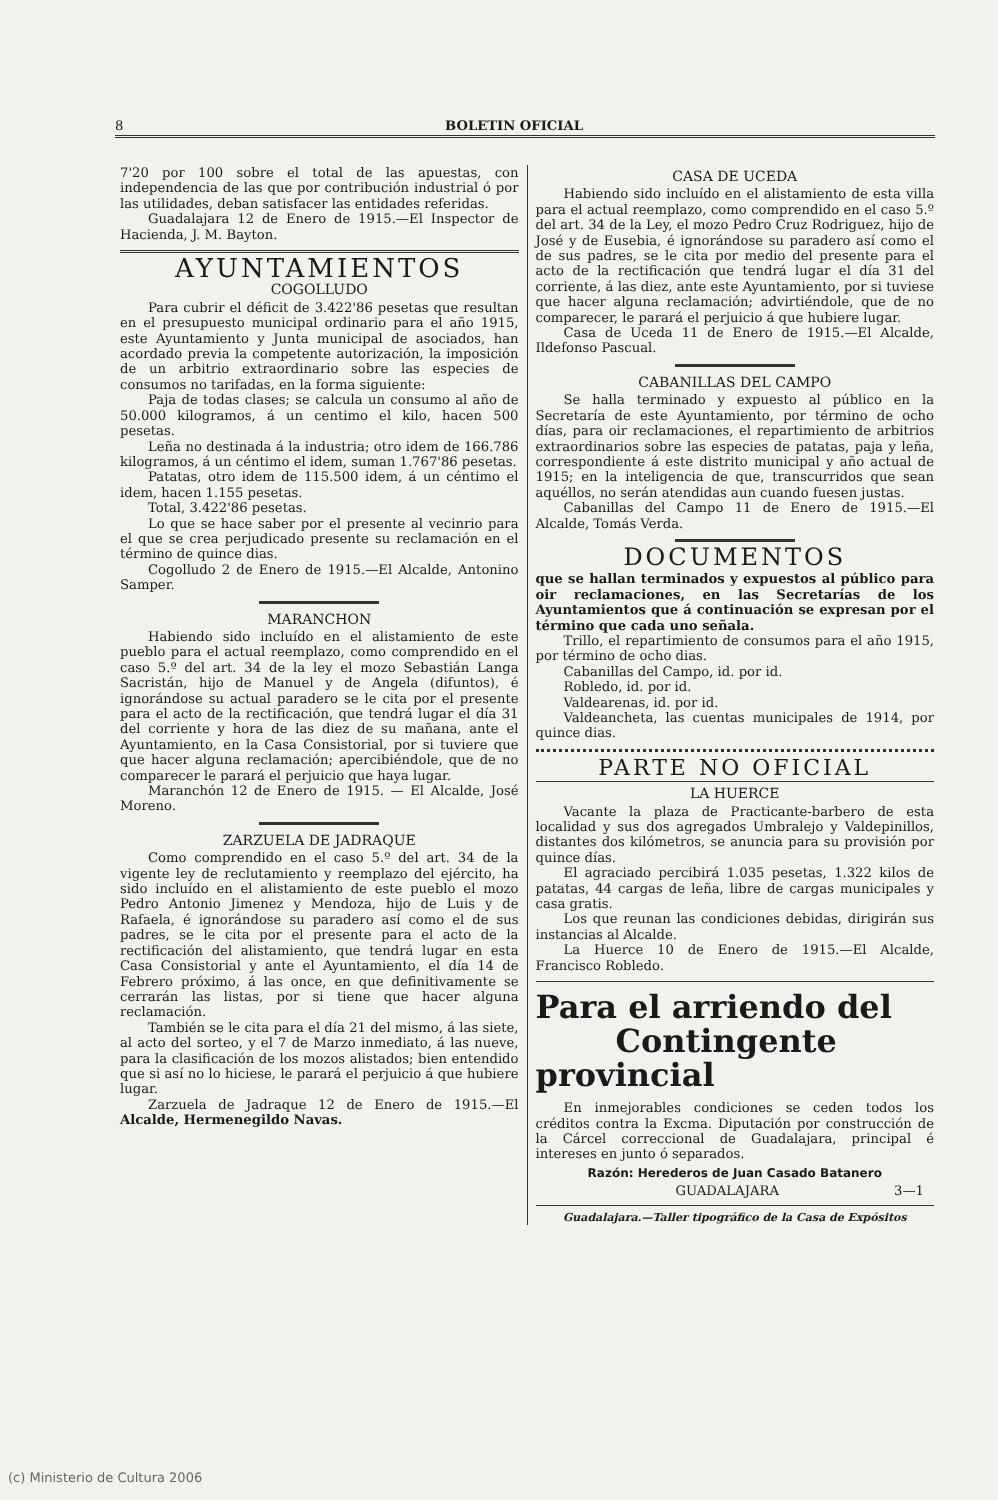8 BOLETIN OFICIAL
7'20 por 100 sobre el total de las apuestas, con independencia de las que por contribución industrial ó por las utilidades, deban satisfacer las entidades referidas.
Guadalajara 12 de Enero de 1915.—El Inspector de Hacienda, J. M. Bayton.
AYUNTAMIENTOS
COGOLLUDO
Para cubrir el déficit de 3.422'86 pesetas que resultan en el presupuesto municipal ordinario para el año 1915, este Ayuntamiento y Junta municipal de asociados, han acordado previa la competente autorización, la imposición de un arbitrio extraordinario sobre las especies de consumos no tarifadas, en la forma siguiente:
Paja de todas clases; se calcula un consumo al año de 50.000 kilogramos, á un centimo el kilo, hacen 500 pesetas.
Leña no destinada á la industria; otro idem de 166.786 kilogramos, á un céntimo el idem, suman 1.767'86 pesetas.
Patatas, otro idem de 115.500 idem, á un céntimo el idem, hacen 1.155 pesetas.
Total, 3.422'86 pesetas.
Lo que se hace saber por el presente al vecinrio para el que se crea perjudicado presente su reclamación en el término de quince dias.
Cogolludo 2 de Enero de 1915.—El Alcalde, Antonino Samper.
MARANCHON
Habiendo sido incluído en el alistamiento de este pueblo para el actual reemplazo, como comprendido en el caso 5.º del art. 34 de la ley el mozo Sebastián Langa Sacristán, hijo de Manuel y de Angela (difuntos), é ignorándose su actual paradero se le cita por el presente para el acto de la rectificación, que tendrá lugar el día 31 del corriente y hora de las diez de su mañana, ante el Ayuntamiento, en la Casa Consistorial, por si tuviere que que hacer alguna reclamación; apercibiéndole, que de no comparecer le parará el perjuicio que haya lugar.
Maranchón 12 de Enero de 1915. — El Alcalde, José Moreno.
ZARZUELA DE JADRAQUE
Como comprendido en el caso 5.º del art. 34 de la vigente ley de reclutamiento y reemplazo del ejército, ha sido incluído en el alistamiento de este pueblo el mozo Pedro Antonio Jimenez y Mendoza, hijo de Luis y de Rafaela, é ignorándose su paradero así como el de sus padres, se le cita por el presente para el acto de la rectificación del alistamiento, que tendrá lugar en esta Casa Consistorial y ante el Ayuntamiento, el día 14 de Febrero próximo, á las once, en que definitivamente se cerrarán las listas, por si tiene que hacer alguna reclamación.
También se le cita para el día 21 del mismo, á las siete, al acto del sorteo, y el 7 de Marzo inmediato, á las nueve, para la clasificación de los mozos alistados; bien entendido que si así no lo hiciese, le parará el perjuicio á que hubiere lugar.
Zarzuela de Jadraque 12 de Enero de 1915.—El Alcalde, Hermenegildo Navas.
CASA DE UCEDA
Habiendo sido incluído en el alistamiento de esta villa para el actual reemplazo, como comprendido en el caso 5.º del art. 34 de la Ley, el mozo Pedro Cruz Rodriguez, hijo de José y de Eusebia, é ignorándose su paradero así como el de sus padres, se le cita por medio del presente para el acto de la rectificación que tendrá lugar el día 31 del corriente, á las diez, ante este Ayuntamiento, por si tuviese que hacer alguna reclamación; advirtiéndole, que de no comparecer, le parará el perjuicio á que hubiere lugar.
Casa de Uceda 11 de Enero de 1915.—El Alcalde, Ildefonso Pascual.
CABANILLAS DEL CAMPO
Se halla terminado y expuesto al público en la Secretaría de este Ayuntamiento, por término de ocho días, para oir reclamaciones, el repartimiento de arbitrios extraordinarios sobre las especies de patatas, paja y leña, correspondiente á este distrito municipal y año actual de 1915; en la inteligencia de que, transcurridos que sean aquéllos, no serán atendidas aun cuando fuesen justas.
Cabanillas del Campo 11 de Enero de 1915.—El Alcalde, Tomás Verda.
DOCUMENTOS
que se hallan terminados y expuestos al público para oir reclamaciones, en las Secretarías de los Ayuntamientos que á continuación se expresan por el término que cada uno señala.
Trillo, el repartimiento de consumos para el año 1915, por término de ocho dias.
Cabanillas del Campo, id. por id.
Robledo, id. por id.
Valdearenas, id. por id.
Valdeancheta, las cuentas municipales de 1914, por quince dias.
PARTE NO OFICIAL
LA HUERCE
Vacante la plaza de Practicante-barbero de esta localidad y sus dos agregados Umbralejo y Valdepinillos, distantes dos kilómetros, se anuncia para su provisión por quince días.
El agraciado percibirá 1.035 pesetas, 1.322 kilos de patatas, 44 cargas de leña, libre de cargas municipales y casa gratis.
Los que reunan las condiciones debidas, dirigirán sus instancias al Alcalde.
La Huerce 10 de Enero de 1915.—El Alcalde, Francisco Robledo.
Para el arriendo del
Contingente provincial
En inmejorables condiciones se ceden todos los créditos contra la Excma. Diputación por construcción de la Cárcel correccional de Guadalajara, principal é intereses en junto ó separados.
Razón: Herederos de Juan Casado Batanero
GUADALAJARA 3—1
Guadalajara.—Taller tipográfico de la Casa de Expósitos
(c) Ministerio de Cultura 2006